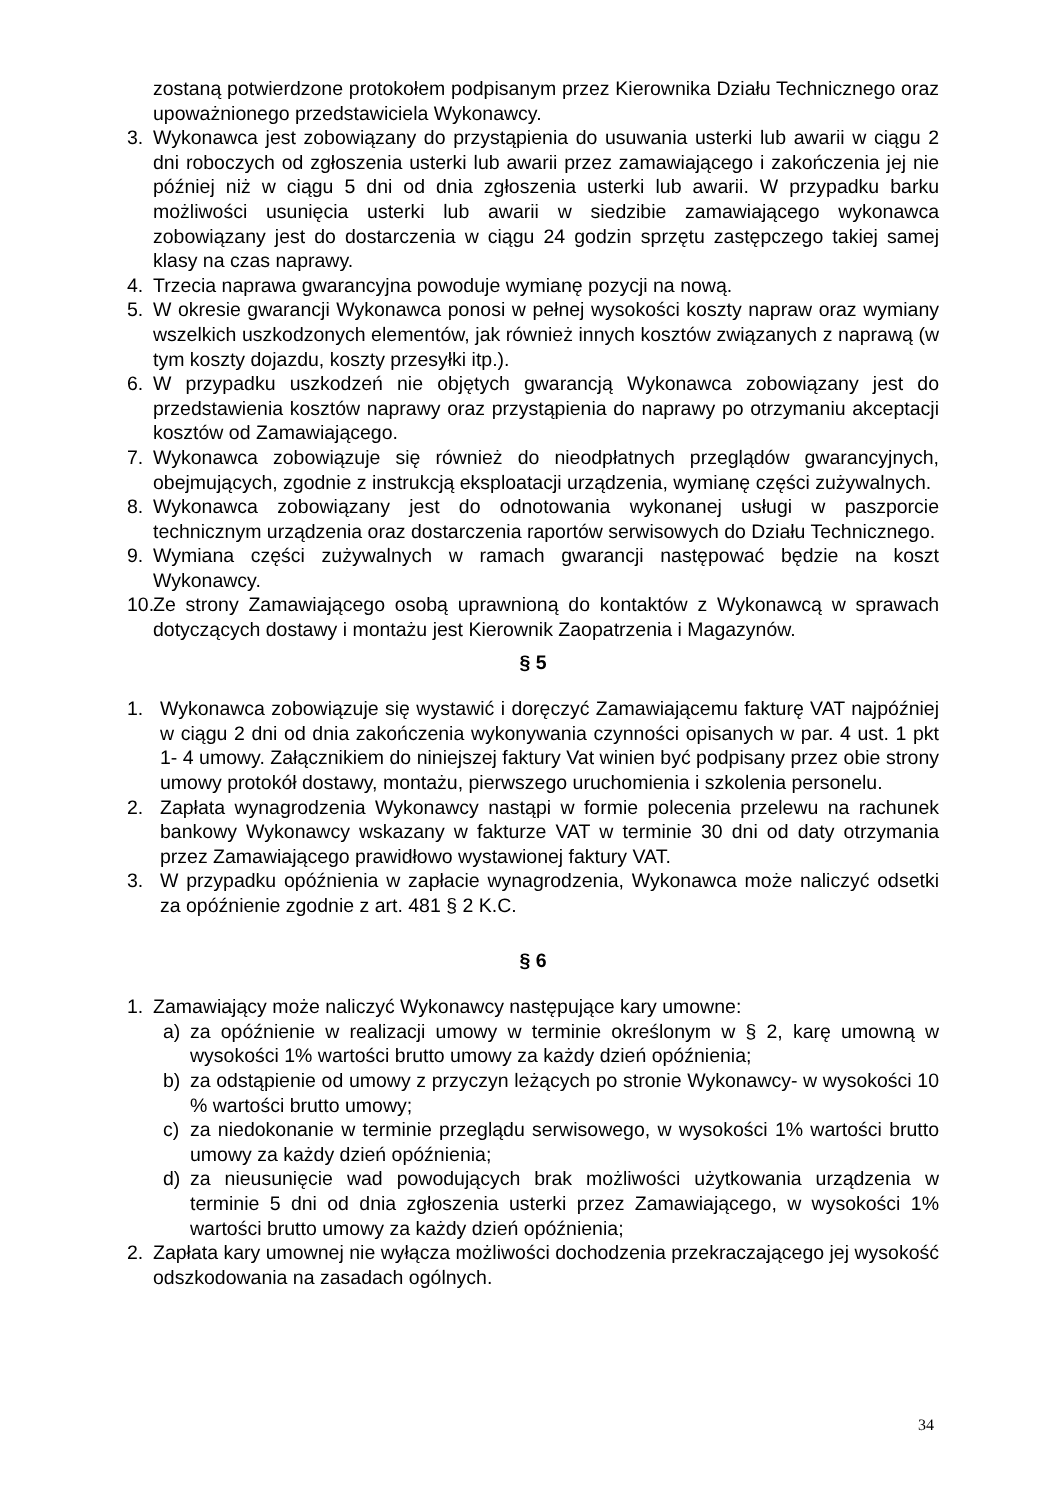zostaną potwierdzone protokołem podpisanym przez Kierownika Działu Technicznego oraz upoważnionego przedstawiciela Wykonawcy.
3. Wykonawca jest zobowiązany do przystąpienia do usuwania usterki lub awarii w ciągu 2 dni roboczych od zgłoszenia usterki lub awarii przez zamawiającego i zakończenia jej nie później niż w ciągu 5 dni od dnia zgłoszenia usterki lub awarii. W przypadku barku możliwości usunięcia usterki lub awarii w siedzibie zamawiającego wykonawca zobowiązany jest do dostarczenia w ciągu 24 godzin sprzętu zastępczego takiej samej klasy na czas naprawy.
4. Trzecia naprawa gwarancyjna powoduje wymianę pozycji na nową.
5. W okresie gwarancji Wykonawca ponosi w pełnej wysokości koszty napraw oraz wymiany wszelkich uszkodzonych elementów, jak również innych kosztów związanych z naprawą (w tym koszty dojazdu, koszty przesyłki itp.).
6. W przypadku uszkodzeń nie objętych gwarancją Wykonawca zobowiązany jest do przedstawienia kosztów naprawy oraz przystąpienia do naprawy po otrzymaniu akceptacji kosztów od Zamawiającego.
7. Wykonawca zobowiązuje się również do nieodpłatnych przeglądów gwarancyjnych, obejmujących, zgodnie z instrukcją eksploatacji urządzenia, wymianę części zużywalnych.
8. Wykonawca zobowiązany jest do odnotowania wykonanej usługi w paszporcie technicznym urządzenia oraz dostarczenia raportów serwisowych do Działu Technicznego.
9. Wymiana części zużywalnych w ramach gwarancji następować będzie na koszt Wykonawcy.
10. Ze strony Zamawiającego osobą uprawnioną do kontaktów z Wykonawcą w sprawach dotyczących dostawy i montażu jest Kierownik Zaopatrzenia i Magazynów.
§ 5
1. Wykonawca zobowiązuje się wystawić i doręczyć Zamawiającemu fakturę VAT najpóźniej w ciągu 2 dni od dnia zakończenia wykonywania czynności opisanych w par. 4 ust. 1 pkt 1- 4 umowy. Załącznikiem do niniejszej faktury Vat winien być podpisany przez obie strony umowy protokół dostawy, montażu, pierwszego uruchomienia i szkolenia personelu.
2. Zapłata wynagrodzenia Wykonawcy nastąpi w formie polecenia przelewu na rachunek bankowy Wykonawcy wskazany w fakturze VAT w terminie 30 dni od daty otrzymania przez Zamawiającego prawidłowo wystawionej faktury VAT.
3. W przypadku opóźnienia w zapłacie wynagrodzenia, Wykonawca może naliczyć odsetki za opóźnienie zgodnie z art. 481 § 2 K.C.
§ 6
1. Zamawiający może naliczyć Wykonawcy następujące kary umowne:
a) za opóźnienie w realizacji umowy w terminie określonym w § 2, karę umowną w wysokości 1% wartości brutto umowy za każdy dzień opóźnienia;
b) za odstąpienie od umowy z przyczyn leżących po stronie Wykonawcy- w wysokości 10 % wartości brutto umowy;
c) za niedokonanie w terminie przeglądu serwisowego, w wysokości 1% wartości brutto umowy za każdy dzień opóźnienia;
d) za nieusunięcie wad powodujących brak możliwości użytkowania urządzenia w terminie 5 dni od dnia zgłoszenia usterki przez Zamawiającego, w wysokości 1% wartości brutto umowy za każdy dzień opóźnienia;
2. Zapłata kary umownej nie wyłącza możliwości dochodzenia przekraczającego jej wysokość odszkodowania na zasadach ogólnych.
34